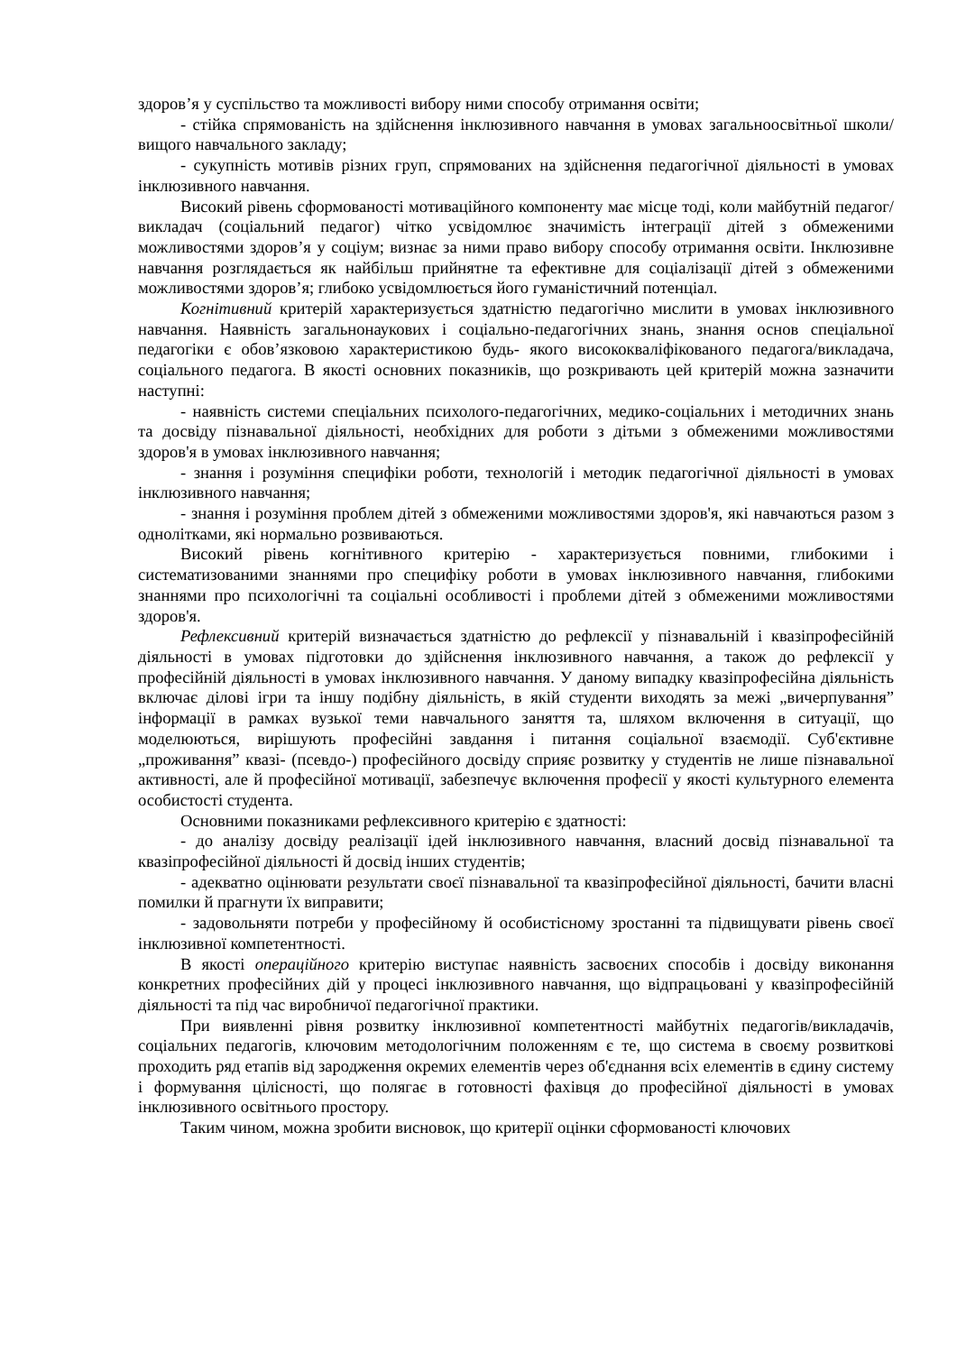здоров’я у суспільство та можливості вибору ними способу отримання освіти;
- стійка спрямованість на здійснення інклюзивного навчання в умовах загальноосвітньої школи/вищого навчального закладу;
- сукупність мотивів різних груп, спрямованих на здійснення педагогічної діяльності в умовах інклюзивного навчання.
Високий рівень сформованості мотиваційного компоненту має місце тоді, коли майбутній педагог/викладач (соціальний педагог) чітко усвідомлює значимість інтеграції дітей з обмеженими можливостями здоров’я у соціум; визнає за ними право вибору способу отримання освіти. Інклюзивне навчання розглядається як найбільш прийнятне та ефективне для соціалізації дітей з обмеженими можливостями здоров’я; глибоко усвідомлюється його гуманістичний потенціал.
Когнітивний критерій характеризується здатністю педагогічно мислити в умовах інклюзивного навчання. Наявність загальнонаукових і соціально-педагогічних знань, знання основ спеціальної педагогіки є обов’язковою характеристикою будь- якого висококваліфікованого педагога/викладача, соціального педагога. В якості основних показників, що розкривають цей критерій можна зазначити наступні:
- наявність системи спеціальних психолого-педагогічних, медико-соціальних і методичних знань та досвіду пізнавальної діяльності, необхідних для роботи з дітьми з обмеженими можливостями здоров'я в умовах інклюзивного навчання;
- знання і розуміння специфіки роботи, технологій і методик педагогічної діяльності в умовах інклюзивного навчання;
- знання і розуміння проблем дітей з обмеженими можливостями здоров'я, які навчаються разом з однолітками, які нормально розвиваються.
Високий рівень когнітивного критерію - характеризується повними, глибокими і систематизованими знаннями про специфіку роботи в умовах інклюзивного навчання, глибокими знаннями про психологічні та соціальні особливості і проблеми дітей з обмеженими можливостями здоров'я.
Рефлексивний критерій визначається здатністю до рефлексії у пізнавальній і квазіпрофесійній діяльності в умовах підготовки до здійснення інклюзивного навчання, а також до рефлексії у професійній діяльності в умовах інклюзивного навчання. У даному випадку квазіпрофесійна діяльність включає ділові ігри та іншу подібну діяльність, в якій студенти виходять за межі „вичерпування” інформації в рамках вузької теми навчального заняття та, шляхом включення в ситуації, що моделюються, вирішують професійні завдання і питання соціальної взаємодії. Суб'єктивне „проживання” квазі- (псевдо-) професійного досвіду сприяє розвитку у студентів не лише пізнавальної активності, але й професійної мотивації, забезпечує включення професії у якості культурного елемента особистості студента.
Основними показниками рефлексивного критерію є здатності:
- до аналізу досвіду реалізації ідей інклюзивного навчання, власний досвід пізнавальної та квазіпрофесійної діяльності й досвід інших студентів;
- адекватно оцінювати результати своєї пізнавальної та квазіпрофесійної діяльності, бачити власні помилки й прагнути їх виправити;
- задовольняти потреби у професійному й особистісному зростанні та підвищувати рівень своєї інклюзивної компетентності.
В якості операційного критерію виступає наявність засвоєних способів і досвіду виконання конкретних професійних дій у процесі інклюзивного навчання, що відпрацьовані у квазіпрофесійній діяльності та під час виробничої педагогічної практики.
При виявленні рівня розвитку інклюзивної компетентності майбутніх педагогів/викладачів, соціальних педагогів, ключовим методологічним положенням є те, що система в своєму розвиткові проходить ряд етапів від зародження окремих елементів через об'єднання всіх елементів в єдину систему і формування цілісності, що полягає в готовності фахівця до професійної діяльності в умовах інклюзивного освітнього простору.
Таким чином, можна зробити висновок, що критерії оцінки сформованості ключових